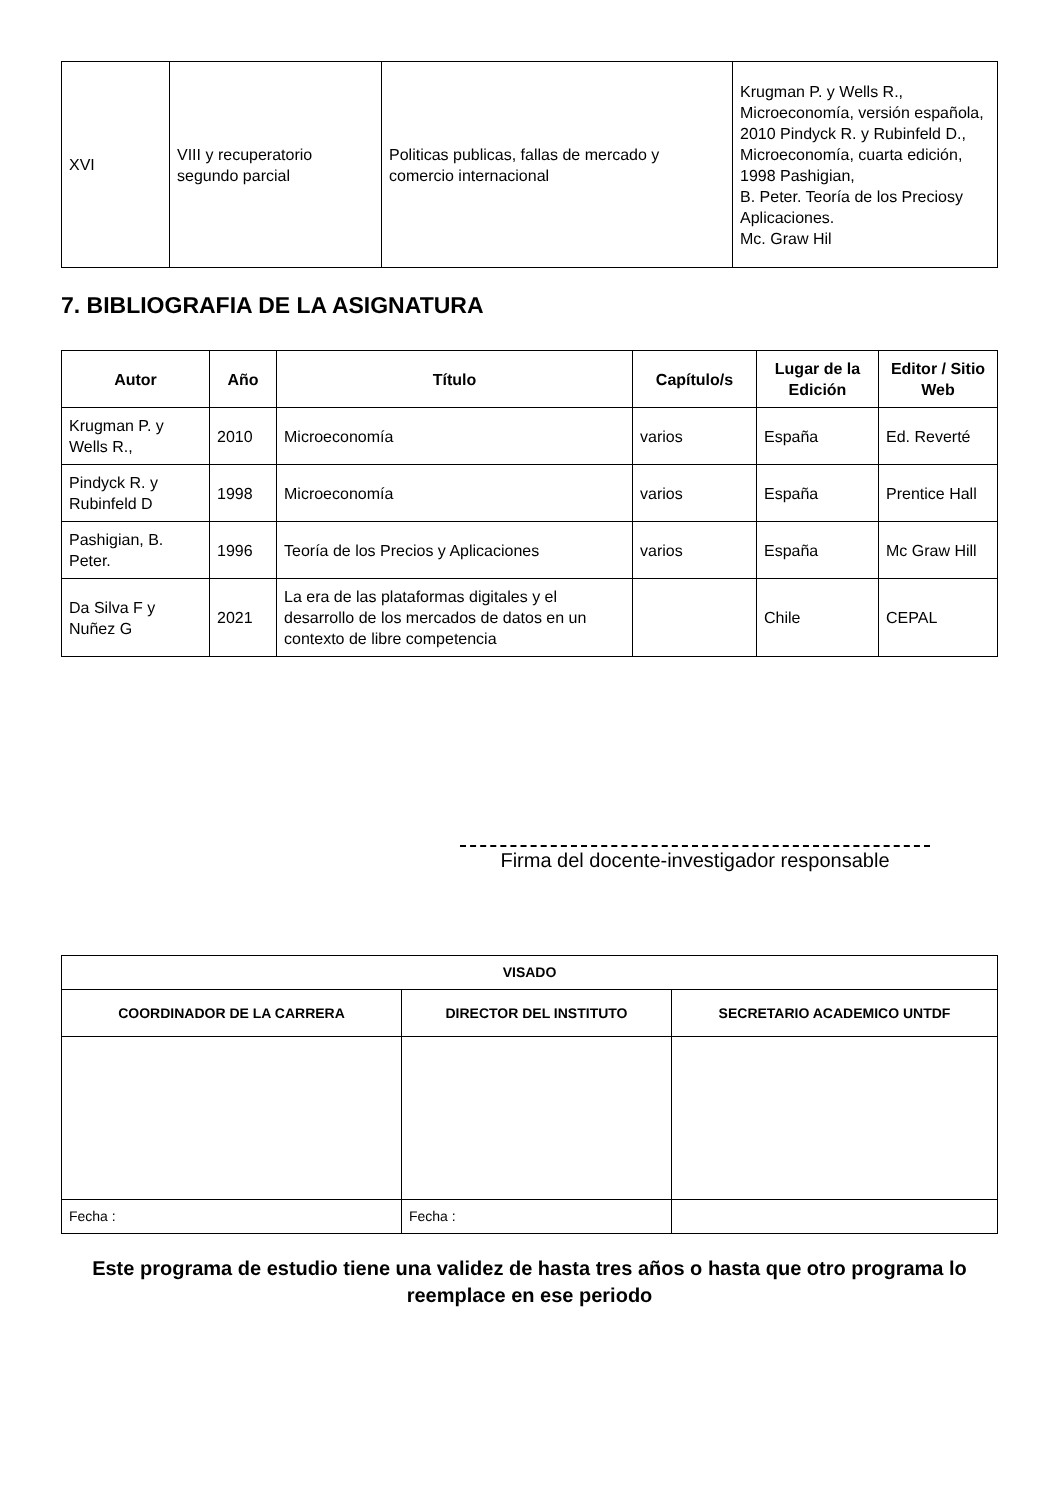| XVI | VIII y recuperatorio segundo parcial | Politicas publicas, fallas de mercado y comercio internacional | Krugman P. y Wells R., Microeconomía, versión española, 2010 Pindyck R. y Rubinfeld D., Microeconomía, cuarta edición, 1998 Pashigian, B. Peter. Teoría de los Preciosy Aplicaciones. Mc. Graw Hil |
7. BIBLIOGRAFIA DE LA ASIGNATURA
| Autor | Año | Título | Capítulo/s | Lugar de la Edición | Editor / Sitio Web |
| --- | --- | --- | --- | --- | --- |
| Krugman P. y Wells R., | 2010 | Microeconomía | varios | España | Ed. Reverté |
| Pindyck R. y Rubinfeld D | 1998 | Microeconomía | varios | España | Prentice Hall |
| Pashigian, B. Peter. | 1996 | Teoría de los Precios y Aplicaciones | varios | España | Mc Graw Hill |
| Da Silva F y Nuñez G | 2021 | La era de las plataformas digitales y el desarrollo de los mercados de datos en un contexto de libre competencia | | Chile | CEPAL |
Firma del docente-investigador responsable
| VISADO | | |
| --- | --- | --- |
| COORDINADOR DE LA CARRERA | DIRECTOR DEL INSTITUTO | SECRETARIO ACADEMICO UNTDF |
| Fecha : | Fecha : | |
Este programa de estudio tiene una validez de hasta tres años o hasta que otro programa lo reemplace en ese periodo